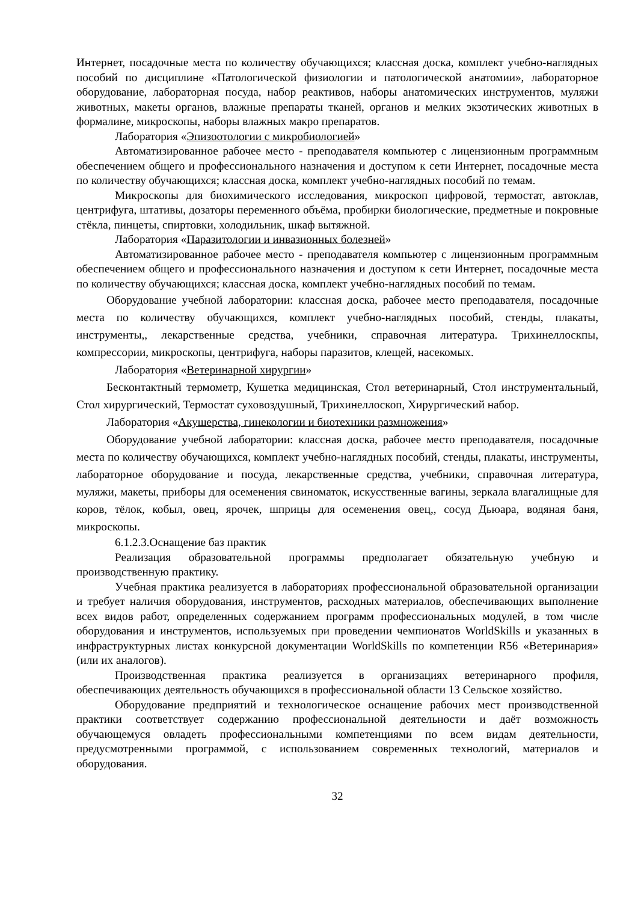Интернет, посадочные места по количеству обучающихся; классная доска, комплект учебно-наглядных пособий по дисциплине «Патологической физиологии и патологической анатомии», лабораторное оборудование, лабораторная посуда, набор реактивов, наборы анатомических инструментов, муляжи животных, макеты органов, влажные препараты тканей, органов и мелких экзотических животных в формалине, микроскопы, наборы влажных макро препаратов.
Лаборатория «Эпизоотологии с микробиологией»
Автоматизированное рабочее место - преподавателя компьютер с лицензионным программным обеспечением общего и профессионального назначения и доступом к сети Интернет, посадочные места по количеству обучающихся; классная доска, комплект учебно-наглядных пособий по темам.
Микроскопы для биохимического исследования, микроскоп цифровой, термостат, автоклав, центрифуга, штативы, дозаторы переменного объёма, пробирки биологические, предметные и покровные стёкла, пинцеты, спиртовки, холодильник, шкаф вытяжной.
Лаборатория «Паразитологии и инвазионных болезней»
Автоматизированное рабочее место - преподавателя компьютер с лицензионным программным обеспечением общего и профессионального назначения и доступом к сети Интернет, посадочные места по количеству обучающихся; классная доска, комплект учебно-наглядных пособий по темам.
Оборудование учебной лаборатории: классная доска, рабочее место преподавателя, посадочные места по количеству обучающихся, комплект учебно-наглядных пособий, стенды, плакаты, инструменты,, лекарственные средства, учебники, справочная литература. Трихинеллоскпы, компрессории, микроскопы, центрифуга, наборы паразитов, клещей, насекомых.
Лаборатория «Ветеринарной хирургии»
Бесконтактный термометр, Кушетка медицинская, Стол ветеринарный, Стол инструментальный, Стол хирургический, Термостат суховоздушный, Трихинеллоскоп, Хирургический набор.
Лаборатория «Акушерства, гинекологии и биотехники размножения»
Оборудование учебной лаборатории: классная доска, рабочее место преподавателя, посадочные места по количеству обучающихся, комплект учебно-наглядных пособий, стенды, плакаты, инструменты, лабораторное оборудование и посуда, лекарственные средства, учебники, справочная литература, муляжи, макеты, приборы для осеменения свиноматок, искусственные вагины, зеркала влагалищные для коров, тёлок, кобыл, овец, ярочек, шприцы для осеменения овец,, сосуд Дьюара, водяная баня, микроскопы.
6.1.2.3.Оснащение баз практик
Реализация образовательной программы предполагает обязательную учебную и производственную практику.
Учебная практика реализуется в лабораториях профессиональной образовательной организации и требует наличия оборудования, инструментов, расходных материалов, обеспечивающих выполнение всех видов работ, определенных содержанием программ профессиональных модулей, в том числе оборудования и инструментов, используемых при проведении чемпионатов WorldSkills и указанных в инфраструктурных листах конкурсной документации WorldSkills по компетенции R56 «Ветеринария» (или их аналогов).
Производственная практика реализуется в организациях ветеринарного профиля, обеспечивающих деятельность обучающихся в профессиональной области 13 Сельское хозяйство.
Оборудование предприятий и технологическое оснащение рабочих мест производственной практики соответствует содержанию профессиональной деятельности и даёт возможность обучающемуся овладеть профессиональными компетенциями по всем видам деятельности, предусмотренными программой, с использованием современных технологий, материалов и оборудования.
32